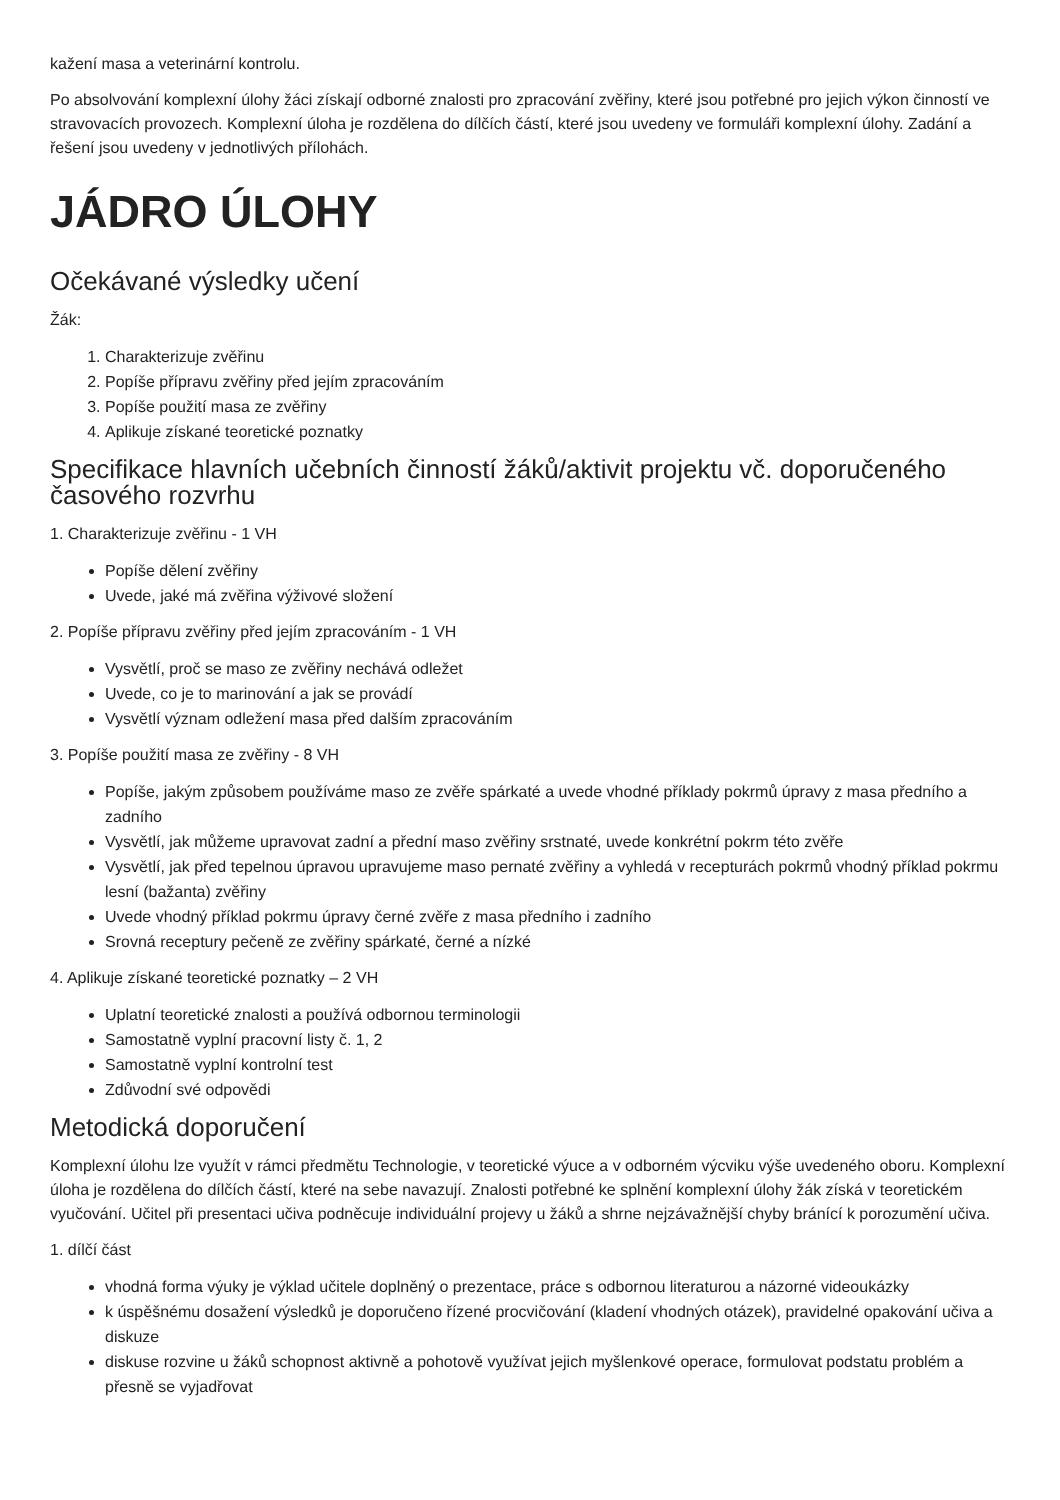kažení masa a veterinární kontrolu.
Po absolvování komplexní úlohy žáci získají odborné znalosti pro zpracování zvěřiny, které jsou potřebné pro jejich výkon činností ve stravovacích provozech. Komplexní úloha je rozdělena do dílčích částí, které jsou uvedeny ve formuláři komplexní úlohy. Zadání a řešení jsou uvedeny v jednotlivých přílohách.
JÁDRO ÚLOHY
Očekávané výsledky učení
Žák:
1. Charakterizuje zvěřinu
2. Popíše přípravu zvěřiny před jejím zpracováním
3. Popíše použití masa ze zvěřiny
4. Aplikuje získané teoretické poznatky
Specifikace hlavních učebních činností žáků/aktivit projektu vč. doporučeného časového rozvrhu
1. Charakterizuje zvěřinu - 1 VH
Popíše dělení zvěřiny
Uvede, jaké má zvěřina výživové složení
2. Popíše přípravu zvěřiny před jejím zpracováním - 1 VH
Vysvětlí, proč se maso ze zvěřiny nechává odležet
Uvede, co je to marinování a jak se provádí
Vysvětlí význam odležení masa před dalším zpracováním
3. Popíše použití masa ze zvěřiny - 8 VH
Popíše, jakým způsobem používáme maso ze zvěře spárkaté a uvede vhodné příklady pokrmů úpravy z masa předního a zadního
Vysvětlí, jak můžeme upravovat zadní a přední maso zvěřiny srstnaté, uvede konkrétní pokrm této zvěře
Vysvětlí, jak před tepelnou úpravou upravujeme maso pernaté zvěřiny a vyhledá v recepturách pokrmů vhodný příklad pokrmu lesní (bažanta) zvěřiny
Uvede vhodný příklad pokrmu úpravy černé zvěře z masa předního i zadního
Srovná receptury pečeně ze zvěřiny spárkaté, černé a nízké
4. Aplikuje získané teoretické poznatky – 2 VH
Uplatní teoretické znalosti a používá odbornou terminologii
Samostatně vyplní pracovní listy č. 1, 2
Samostatně vyplní kontrolní test
Zdůvodní své odpovědi
Metodická doporučení
Komplexní úlohu lze využít v rámci předmětu Technologie, v teoretické výuce a v odborném výcviku výše uvedeného oboru. Komplexní úloha je rozdělena do dílčích částí, které na sebe navazují. Znalosti potřebné ke splnění komplexní úlohy žák získá v teoretickém vyučování. Učitel při presentaci učiva podněcuje individuální projevy u žáků a shrne nejzávažnější chyby bránící k porozumění učiva.
1. dílčí část
vhodná forma výuky je výklad učitele doplněný o prezentace, práce s odbornou literaturou a názorné videoukázky
k úspěšnému dosažení výsledků je doporučeno řízené procvičování (kladení vhodných otázek), pravidelné opakování učiva a diskuze
diskuse rozvine u žáků schopnost aktivně a pohotově využívat jejich myšlenkové operace, formulovat podstatu problém a přesně se vyjadřovat